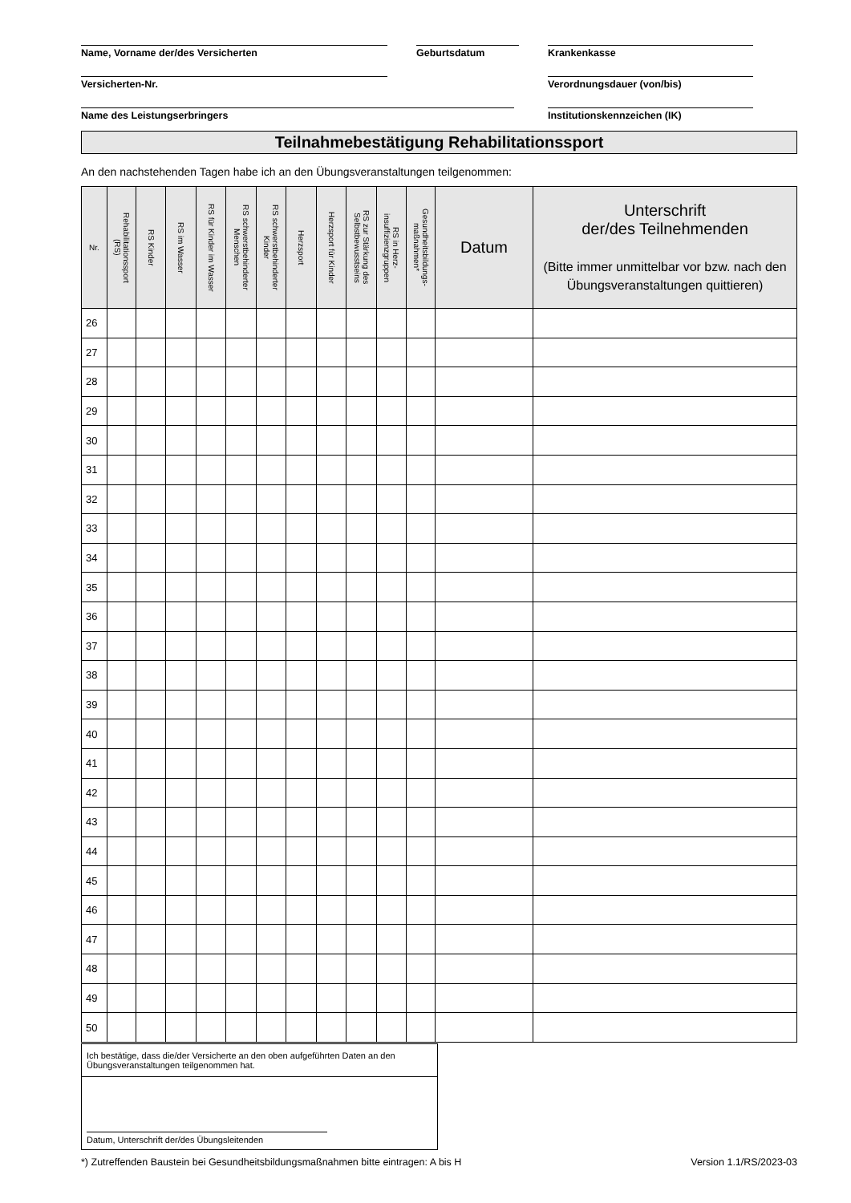Name, Vorname der/des Versicherten Geburtsdatum Krankenkasse
Versicherten-Nr. Verordnungsdauer (von/bis)
Name des Leistungserbringers Institutionskennzeichen (IK)
Teilnahmebestätigung Rehabilitationssport
An den nachstehenden Tagen habe ich an den Übungsveranstaltungen teilgenommen:
| Nr. | Rehabilitationssport (RS) | RS Kinder | RS im Wasser | RS für Kinder im Wasser | RS schwerstbehinderter Menschen | RS schwerstbehinderter Kinder | Herzsport | Herzsport für Kinder | RS zur Stärkung des Selbstbewusstseins | RS in Herz- insuffizienzgruppen | Gesundheitsbildungs- maßnahmen* | Datum | Unterschrift der/des Teilnehmenden (Bitte immer unmittelbar vor bzw. nach den Übungsveranstaltungen quittieren) |
| --- | --- | --- | --- | --- | --- | --- | --- | --- | --- | --- | --- | --- | --- |
| 26 | | | | | | | | | | | | | |
| 27 | | | | | | | | | | | | | |
| 28 | | | | | | | | | | | | | |
| 29 | | | | | | | | | | | | | |
| 30 | | | | | | | | | | | | | |
| 31 | | | | | | | | | | | | | |
| 32 | | | | | | | | | | | | | |
| 33 | | | | | | | | | | | | | |
| 34 | | | | | | | | | | | | | |
| 35 | | | | | | | | | | | | | |
| 36 | | | | | | | | | | | | | |
| 37 | | | | | | | | | | | | | |
| 38 | | | | | | | | | | | | | |
| 39 | | | | | | | | | | | | | |
| 40 | | | | | | | | | | | | | |
| 41 | | | | | | | | | | | | | |
| 42 | | | | | | | | | | | | | |
| 43 | | | | | | | | | | | | | |
| 44 | | | | | | | | | | | | | |
| 45 | | | | | | | | | | | | | |
| 46 | | | | | | | | | | | | | |
| 47 | | | | | | | | | | | | | |
| 48 | | | | | | | | | | | | | |
| 49 | | | | | | | | | | | | | |
| 50 | | | | | | | | | | | | | |
Ich bestätige, dass die/der Versicherte an den oben aufgeführten Daten an den Übungsveranstaltungen teilgenommen hat.
Datum, Unterschrift der/des Übungsleitenden
*) Zutreffenden Baustein bei Gesundheitsbildungsmaßnahmen bitte eintragen: A bis H Version 1.1/RS/2023-03